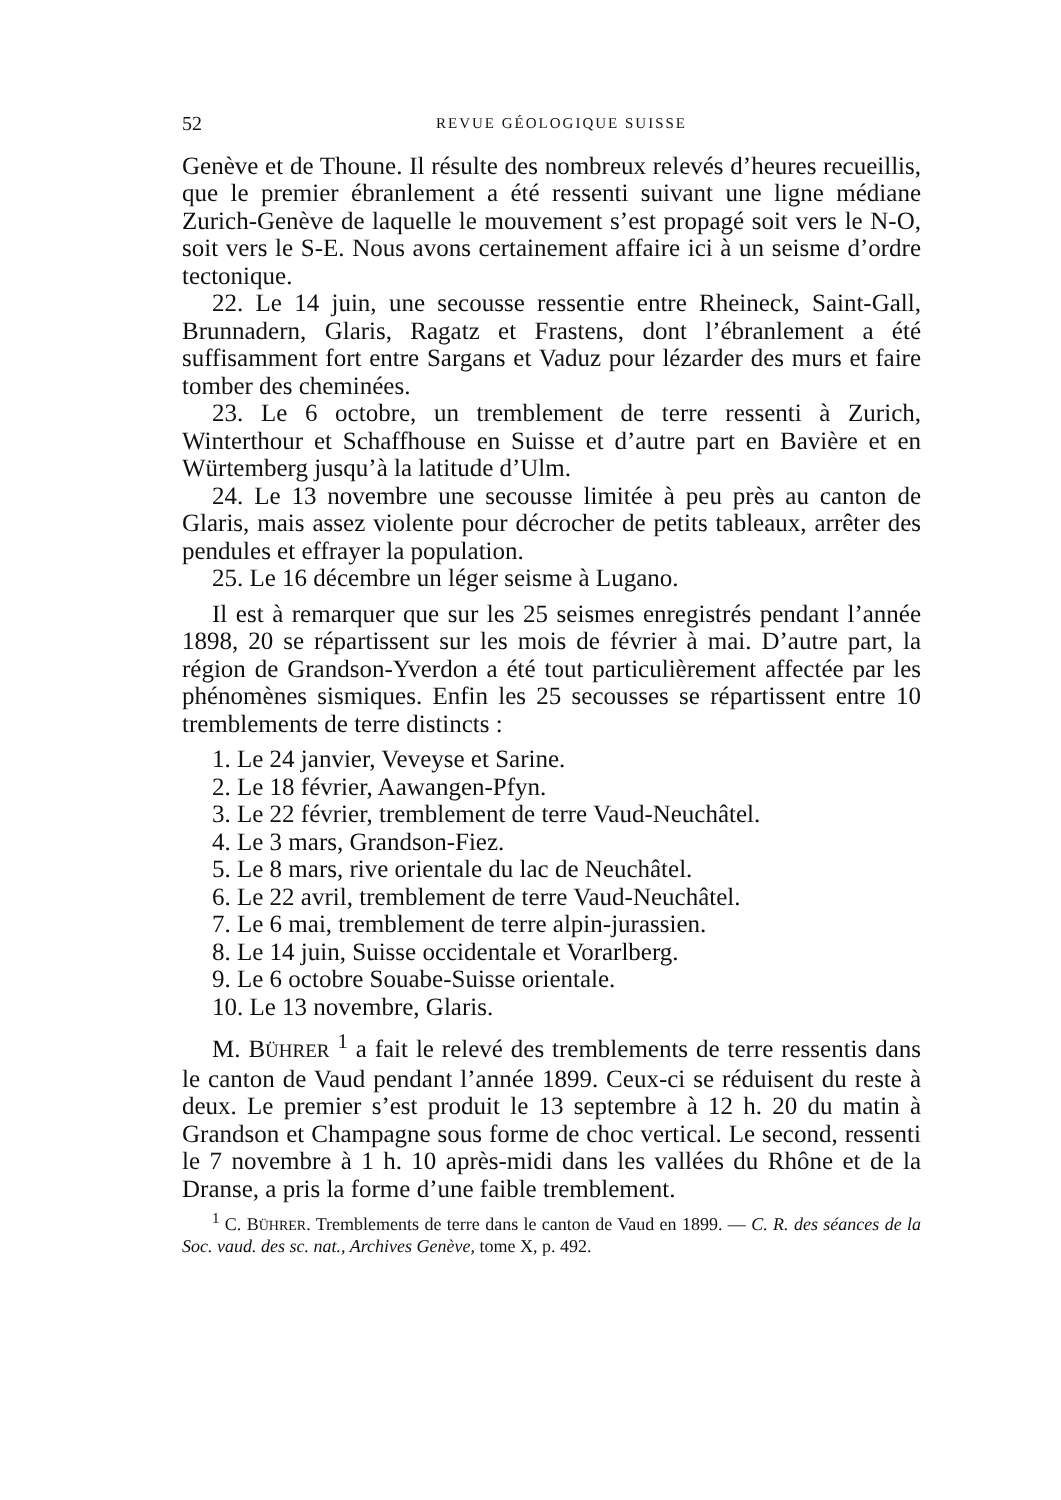52 REVUE GÉOLOGIQUE SUISSE
Genève et de Thoune. Il résulte des nombreux relevés d’heures recueillis, que le premier ébranlement a été ressenti suivant une ligne médiane Zurich-Genève de laquelle le mouvement s’est propagé soit vers le N-O, soit vers le S-E. Nous avons certainement affaire ici à un seisme d’ordre tectonique.
22. Le 14 juin, une secousse ressentie entre Rheineck, Saint-Gall, Brunnadern, Glaris, Ragatz et Frastens, dont l’ébranlement a été suffisamment fort entre Sargans et Vaduz pour lézarder des murs et faire tomber des cheminées.
23. Le 6 octobre, un tremblement de terre ressenti à Zurich, Winterthour et Schaffhouse en Suisse et d’autre part en Bavière et en Würtemberg jusqu’à la latitude d’Ulm.
24. Le 13 novembre une secousse limitée à peu près au canton de Glaris, mais assez violente pour décrocher de petits tableaux, arrêter des pendules et effrayer la population.
25. Le 16 décembre un léger seisme à Lugano.
Il est à remarquer que sur les 25 seismes enregistrés pendant l’année 1898, 20 se répartissent sur les mois de février à mai. D’autre part, la région de Grandson-Yverdon a été tout particulièrement affectée par les phénomènes sismiques. Enfin les 25 secousses se répartissent entre 10 tremblements de terre distincts :
1. Le 24 janvier, Veveyse et Sarine.
2. Le 18 février, Aawangen-Pfyn.
3. Le 22 février, tremblement de terre Vaud-Neuchâtel.
4. Le 3 mars, Grandson-Fiez.
5. Le 8 mars, rive orientale du lac de Neuchâtel.
6. Le 22 avril, tremblement de terre Vaud-Neuchâtel.
7. Le 6 mai, tremblement de terre alpin-jurassien.
8. Le 14 juin, Suisse occidentale et Vorarlberg.
9. Le 6 octobre Souabe-Suisse orientale.
10. Le 13 novembre, Glaris.
M. BÜHRER <sup>1</sup> a fait le relevé des tremblements de terre ressentis dans le canton de Vaud pendant l’année 1899. Ceux-ci se réduisent du reste à deux. Le premier s’est produit le 13 septembre à 12 h. 20 du matin à Grandson et Champagne sous forme de choc vertical. Le second, ressenti le 7 novembre à 1 h. 10 après-midi dans les vallées du Rhône et de la Dranse, a pris la forme d’une faible tremblement.
<sup>1</sup> C. BÜHRER. Tremblements de terre dans le canton de Vaud en 1899. — C. R. des séances de la Soc. vaud. des sc. nat., Archives Genève, tome X, p. 492.